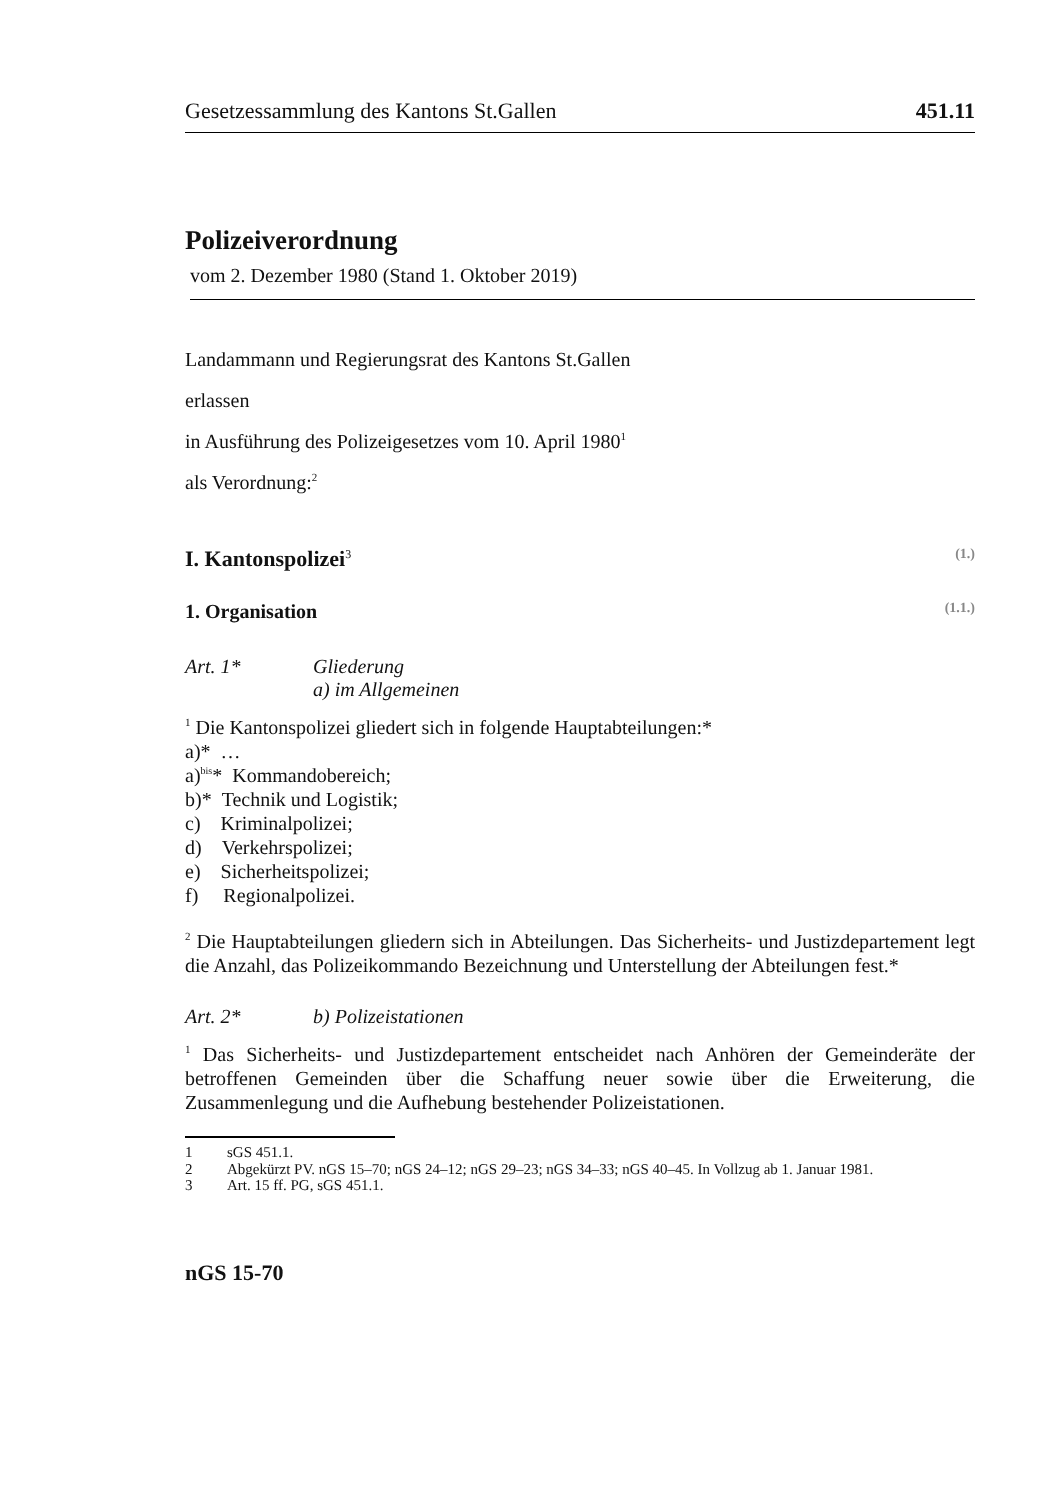Gesetzessammlung des Kantons St.Gallen 451.11
Polizeiverordnung
vom 2. Dezember 1980 (Stand 1. Oktober 2019)
Landammann und Regierungsrat des Kantons St.Gallen
erlassen
in Ausführung des Polizeigesetzes vom 10. April 1980<sup>1</sup>
als Verordnung:<sup>2</sup>
I. Kantonspolizei<sup>3</sup> (1.)
1. Organisation (1.1.)
Art. 1* Gliederung
a) im Allgemeinen
<sup>1</sup> Die Kantonspolizei gliedert sich in folgende Hauptabteilungen:*
a)* …
a)<sup>bis</sup>* Kommandobereich;
b)* Technik und Logistik;
c) Kriminalpolizei;
d) Verkehrspolizei;
e) Sicherheitspolizei;
f) Regionalpolizei.
<sup>2</sup> Die Hauptabteilungen gliedern sich in Abteilungen. Das Sicherheits- und Justiz­departement legt die Anzahl, das Polizeikommando Bezeichnung und Unterstel­lung der Abteilungen fest.*
Art. 2* b) Polizeistationen
<sup>1</sup> Das Sicherheits- und Justizdepartement entscheidet nach Anhören der Gemein­deräte der betroffenen Gemeinden über die Schaffung neuer sowie über die Erwei­terung, die Zusammenlegung und die Aufhebung bestehender Polizeistationen.
1 sGS 451.1.
2 Abgekürzt PV. nGS 15–70; nGS 24–12; nGS 29–23; nGS 34–33; nGS 40–45. In Vollzug ab 1. Januar 1981.
3 Art. 15 ff. PG, sGS 451.1.
nGS 15-70